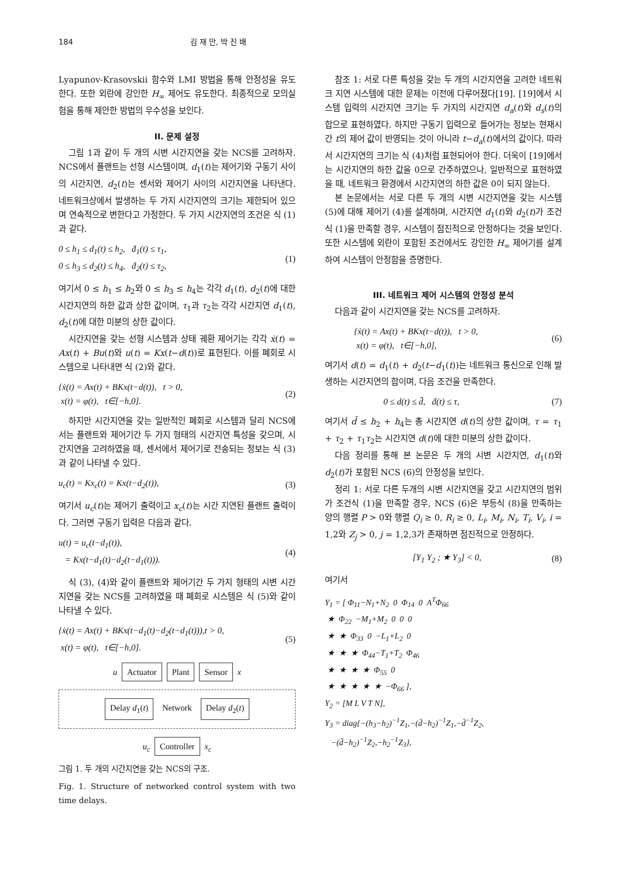184 김 재 만, 박 진 배
Lyapunov-Krasovskii 함수와 LMI 방법을 통해 안정성을 유도한다. 또한 외란에 강인한 H<sub>∞</sub> 제어도 유도한다. 최종적으로 모의실험을 통해 제안한 방법의 우수성을 보인다.
II. 문제 설정
그림 1과 같이 두 개의 시변 시간지연을 갖는 NCS를 고려하자. NCS에서 플랜트는 선형 시스템이며, d<sub>1</sub>(t)는 제어기와 구동기 사이의 시간지연, d<sub>2</sub>(t)는 센서와 제어기 사이의 시간지연을 나타낸다. 네트워크상에서 발생하는 두 가지 시간지연의 크기는 제한되어 있으며 연속적으로 변한다고 가정한다. 두 가지 시간지연의 조건은 식 (1)과 같다.
0 ≤ h<sub>1</sub> ≤ d<sub>1</sub>(t) ≤ h<sub>2</sub>, ḋ<sub>1</sub>(t) ≤ τ<sub>1</sub>,
0 ≤ h<sub>3</sub> ≤ d<sub>2</sub>(t) ≤ h<sub>4</sub>, ḋ<sub>2</sub>(t) ≤ τ<sub>2</sub>,
(1)
여기서 0 ≤ h<sub>1</sub> ≤ h<sub>2</sub>와 0 ≤ h<sub>3</sub> ≤ h<sub>4</sub>는 각각 d<sub>1</sub>(t), d<sub>2</sub>(t)에 대한 시간지연의 하한 값과 상한 값이며, τ<sub>1</sub>과 τ<sub>2</sub>는 각각 시간지연 d<sub>1</sub>(t), d<sub>2</sub>(t)에 대한 미분의 상한 값이다.
시간지연을 갖는 선형 시스템과 상태 궤환 제어기는 각각 ẋ(t) = Ax(t) + Bu(t)와 u(t) = Kx(t−d(t))로 표현된다. 이를 폐회로 시스템으로 나타내면 식 (2)와 같다.
{ẋ(t) = Ax(t) + BKx(t−d(t)), t > 0,
x(t) = φ(t), t∈[−h,0].
(2)
하지만 시간지연을 갖는 일반적인 폐회로 시스템과 달리 NCS에서는 플랜트와 제어기간 두 가지 형태의 시간지연 특성을 갖으며, 시간지연을 고려하였을 때, 센서에서 제어기로 전송되는 정보는 식 (3)과 같이 나타낼 수 있다.
u<sub>c</sub>(t) = Kx<sub>c</sub>(t) = Kx(t−d<sub>2</sub>(t)), (3)
여기서 u<sub>c</sub>(t)는 제어기 출력이고 x<sub>c</sub>(t)는 시간 지연된 플랜트 출력이다. 그러면 구동기 입력은 다음과 같다.
u(t) = u<sub>c</sub>(t−d<sub>1</sub>(t)),
= Kx(t−d<sub>1</sub>(t)−d<sub>2</sub>(t−d<sub>1</sub>(t))).
(4)
식 (3), (4)와 같이 플랜트와 제어기간 두 가지 형태의 시변 시간지연을 갖는 NCS를 고려하였을 때 폐회로 시스템은 식 (5)와 같이 나타낼 수 있다.
{ẋ(t) = Ax(t) + BKx(t−d<sub>1</sub>(t)−d<sub>2</sub>(t−d<sub>1</sub>(t))),t > 0,
x(t) = φ(t), t∈[−h,0].
(5)
u Actuator Plant Sensor x
Delay d<sub>1</sub>(t) Network Delay d<sub>2</sub>(t)
u<sub>c</sub> Controller x<sub>c</sub>
그림 1. 두 개의 시간지연을 갖는 NCS의 구조.
Fig. 1. Structure of networked control system with two time delays.
참조 1: 서로 다른 특성을 갖는 두 개의 시간지연을 고려한 네트워크 지연 시스템에 대한 문제는 이전에 다루어졌다[19]. [19]에서 시스템 입력의 시간지연 크기는 두 가지의 시간지연 d<sub>a</sub>(t)와 d<sub>s</sub>(t)의 합으로 표현하였다. 하지만 구동기 입력으로 들어가는 정보는 현재시간 t의 제어 값이 반영되는 것이 아니라 t−d<sub>a</sub>(t)에서의 값이다. 따라서 시간지연의 크기는 식 (4)처럼 표현되어야 한다. 더욱이 [19]에서는 시간지연의 하한 값을 0으로 간주하였으나, 일반적으로 표현하였을 때, 네트워크 환경에서 시간지연의 하한 값은 0이 되지 않는다.
본 논문에서는 서로 다른 두 개의 시변 시간지연을 갖는 시스템 (5)에 대해 제어기 (4)를 설계하며, 시간지연 d<sub>1</sub>(t)와 d<sub>2</sub>(t)가 조건식 (1)을 만족할 경우, 시스템이 점진적으로 안정하다는 것을 보인다. 또한 시스템에 외란이 포함된 조건에서도 강인한 H<sub>∞</sub> 제어기를 설계하여 시스템이 안정함을 증명한다.
III. 네트워크 제어 시스템의 안정성 분석
다음과 같이 시간지연을 갖는 NCS를 고려하자.
{ẋ(t) = Ax(t) + BKx(t−d(t)), t > 0,
x(t) = φ(t), t∈[−h,0],
(6)
여기서 d(t) = d<sub>1</sub>(t) + d<sub>2</sub>(t−d<sub>1</sub>(t))는 네트워크 통신으로 인해 발생하는 시간지연의 합이며, 다음 조건을 만족한다.
0 ≤ d(t) ≤ d̄, ḋ(t) ≤ τ, (7)
여기서 d̄ ≤ h<sub>2</sub> + h<sub>4</sub>는 총 시간지연 d(t)의 상한 값이며, τ = τ<sub>1</sub> + τ<sub>2</sub> + τ<sub>1</sub>τ<sub>2</sub>는 시간지연 d(t)에 대한 미분의 상한 값이다.
다음 정리를 통해 본 논문은 두 개의 시변 시간지연, d<sub>1</sub>(t)와 d<sub>2</sub>(t)가 포함된 NCS (6)의 안정성을 보인다.
정리 1: 서로 다른 두개의 시변 시간지연을 갖고 시간지연의 범위가 조건식 (1)을 만족할 경우, NCS (6)은 부등식 (8)을 만족하는 양의 행렬 P > 0와 행렬 Q<sub>i</sub> ≥ 0, R<sub>i</sub> ≥ 0, L<sub>i</sub>, M<sub>i</sub>, N<sub>i</sub>, T<sub>i</sub>, V<sub>i</sub>, i = 1,2와 Z<sub>j</sub> > 0, j = 1,2,3가 존재하면 점진적으로 안정하다.
[Y<sub>1</sub> Y<sub>2</sub> ; ★ Y<sub>3</sub>] < 0, (8)
여기서
Y<sub>1</sub> = [ Φ<sub>11</sub>−N<sub>1</sub>+N<sub>2</sub> 0 Φ<sub>14</sub> 0 A<sup>T</sup>Φ<sub>66</sub>
★ Φ<sub>22</sub> −M<sub>1</sub>+M<sub>2</sub> 0 0 0
★ ★ Φ<sub>33</sub> 0 −L<sub>1</sub>+L<sub>2</sub> 0
★ ★ ★ Φ<sub>44</sub>−T<sub>1</sub>+T<sub>2</sub> Φ<sub>46</sub>
★ ★ ★ ★ Φ<sub>55</sub> 0
★ ★ ★ ★ ★ −Φ<sub>66</sub> ],
Y<sub>2</sub> = [M L V T N],
Y<sub>3</sub> = diag{−(h<sub>3</sub>−h<sub>2</sub>)<sup>−1</sup>Z<sub>1</sub>,−(d̄−h<sub>2</sub>)<sup>−1</sup>Z<sub>1</sub>,−d̄<sup>−1</sup>Z<sub>2</sub>,
−(d̄−h<sub>2</sub>)<sup>−1</sup>Z<sub>2</sub>,−h<sub>2</sub><sup>−1</sup>Z<sub>3</sub>},